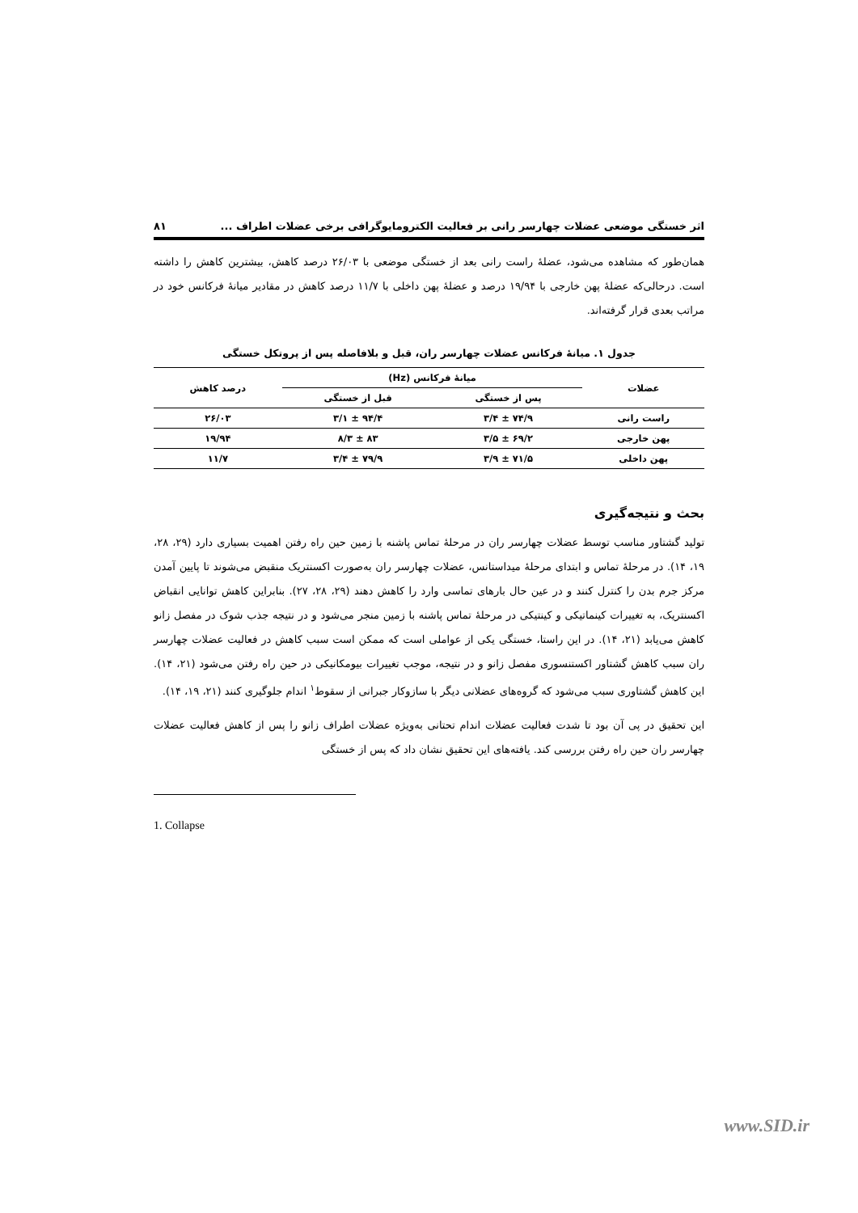اثر خستگی موضعی عضلات چهارسر رانی بر فعالیت الکترومایوگرافی برخی عضلات اطراف ... ۸۱
همان‌طور که مشاهده می‌شود، عضلهٔ راست رانی بعد از خستگی موضعی با ۲۶/۰۳ درصد کاهش، بیشترین کاهش را داشته است. درحالی‌که عضلهٔ پهن خارجی با ۱۹/۹۴ درصد و عضلهٔ پهن داخلی با ۱۱/۷ درصد کاهش در مقادیر میانهٔ فرکانس خود در مراتب بعدی قرار گرفته‌اند.
جدول ۱. میانهٔ فرکانس عضلات چهارسر ران، قبل و بلافاصله پس از پروتکل خستگی
| عضلات | میانهٔ فرکانس (Hz) | | درصد کاهش |
| --- | --- | --- | --- |
| | پس از خستگی | قبل از خستگی | |
| راست رانی | ۷۴/۹ ± ۳/۴ | ۹۴/۴ ± ۳/۱ | ۲۶/۰۳ |
| پهن خارجی | ۶۹/۲ ± ۳/۵ | ۸۳ ± ۸/۳ | ۱۹/۹۴ |
| پهن داخلی | ۷۱/۵ ± ۳/۹ | ۷۹/۹ ± ۳/۴ | ۱۱/۷ |
بحث و نتیجه‌گیری
تولید گشتاور مناسب توسط عضلات چهارسر ران در مرحلهٔ تماس پاشنه با زمین حین راه رفتن اهمیت بسیاری دارد (۲۹، ۲۸، ۱۹، ۱۴). در مرحلهٔ تماس و ابتدای مرحلهٔ میداستانس، عضلات چهارسر ران به‌صورت اکسنتریک منقبض می‌شوند تا پایین آمدن مرکز جرم بدن را کنترل کنند و در عین حال بارهای تماسی وارد را کاهش دهند (۲۹، ۲۸، ۲۷). بنابراین کاهش توانایی انقباض اکسنتریک، به تغییرات کینماتیکی و کینتیکی در مرحلهٔ تماس پاشنه با زمین منجر می‌شود و در نتیجه جذب شوک در مفصل زانو کاهش می‌یابد (۲۱، ۱۴). در این راستا، خستگی یکی از عواملی است که ممکن است سبب کاهش در فعالیت عضلات چهارسر ران سبب کاهش گشتاور اکستنسوری مفصل زانو و در نتیجه، موجب تغییرات بیومکانیکی در حین راه رفتن می‌شود (۲۱، ۱۴). این کاهش گشتاوری سبب می‌شود که گروه‌های عضلانی دیگر با سازوکار جبرانی از سقوط<sup>۱</sup> اندام جلوگیری کنند (۲۱، ۱۹، ۱۴).
این تحقیق در پی آن بود تا شدت فعالیت عضلات اندام تحتانی به‌ویژه عضلات اطراف زانو را پس از کاهش فعالیت عضلات چهارسر ران حین راه رفتن بررسی کند. یافته‌های این تحقیق نشان داد که پس از خستگی
1. Collapse
www.SID.ir